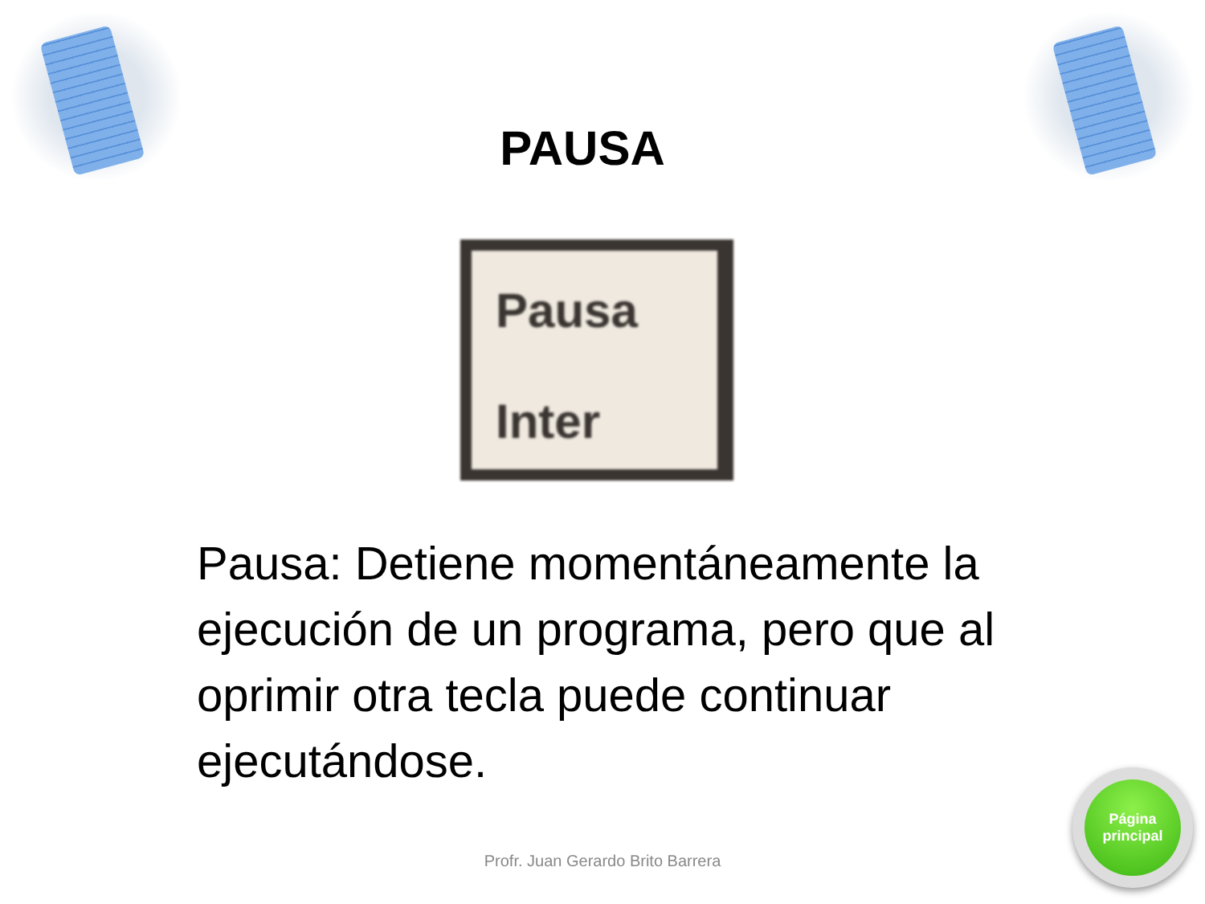PAUSA
Pausa
Inter
Pausa: Detiene momentáneamente la ejecución de un programa, pero que al oprimir otra tecla puede continuar ejecutándose.
Profr. Juan Gerardo Brito Barrera
Página
principal